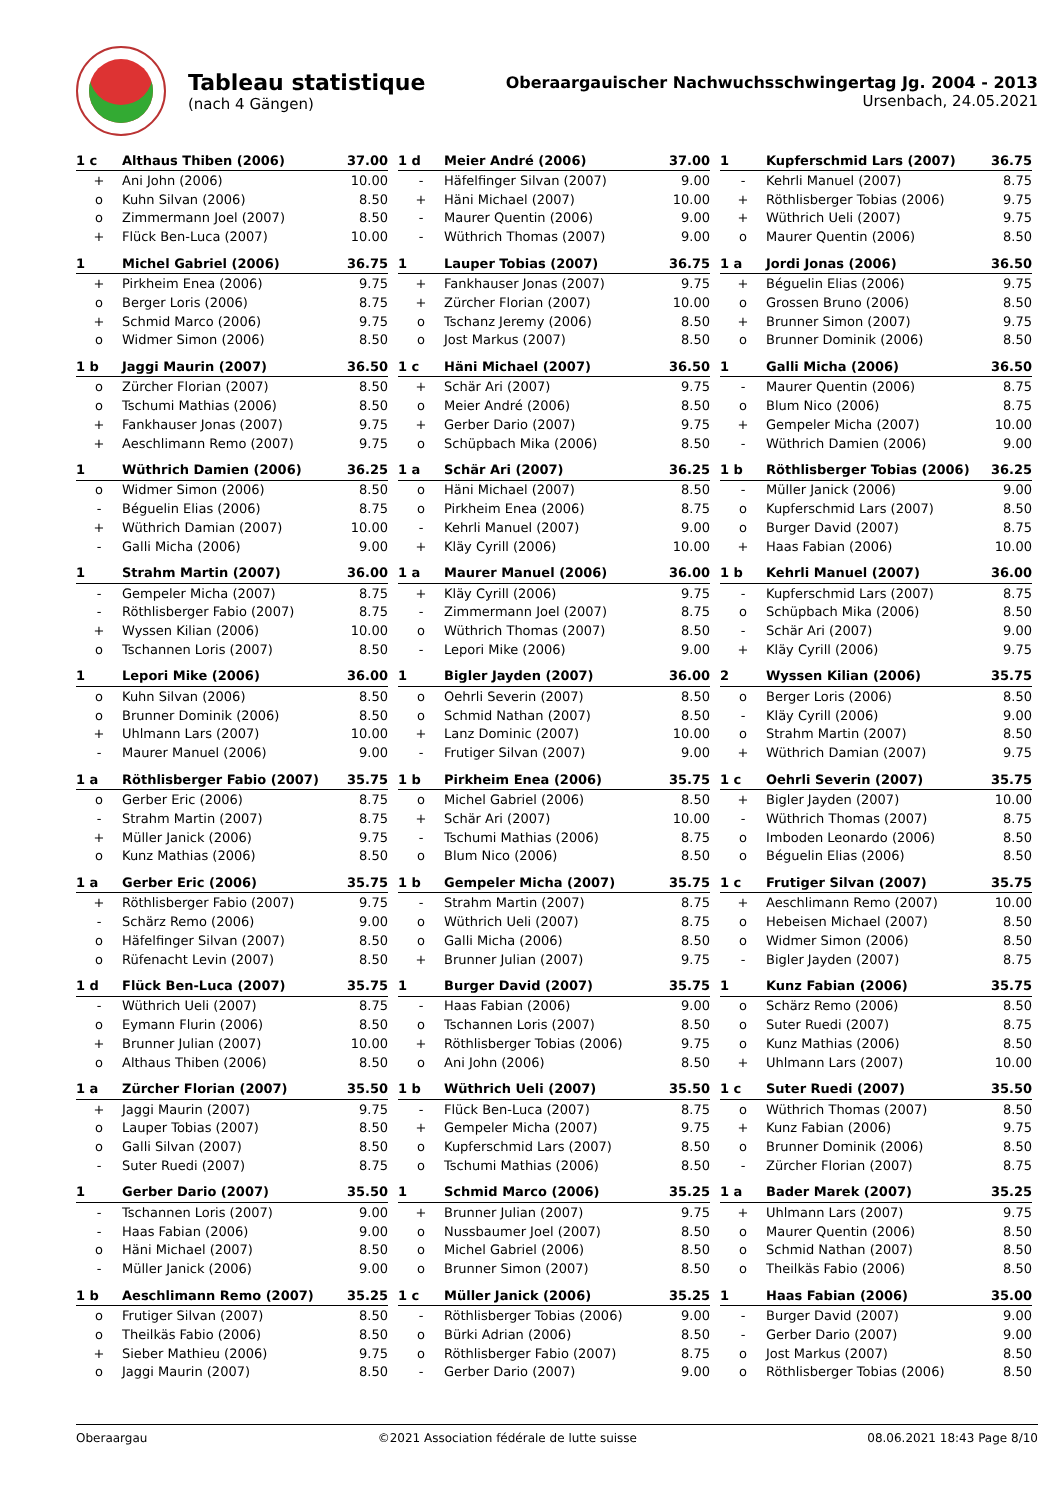Tableau statistique
(nach 4 Gängen)
Oberaargauischer Nachwuchsschwingertag Jg. 2004 - 2013
Ursenbach, 24.05.2021
| 1 c | Althaus Thiben (2006) | 37.00 |
| --- | --- | --- |
| + | Ani John (2006) | 10.00 |
| o | Kuhn Silvan (2006) | 8.50 |
| o | Zimmermann Joel (2007) | 8.50 |
| + | Flück Ben-Luca (2007) | 10.00 |
| 1 d | Meier André (2006) | 37.00 |
| --- | --- | --- |
| - | Häfelfinger Silvan (2007) | 9.00 |
| + | Häni Michael (2007) | 10.00 |
| - | Maurer Quentin (2006) | 9.00 |
| - | Wüthrich Thomas (2007) | 9.00 |
| 1 | Kupferschmid Lars (2007) | 36.75 |
| --- | --- | --- |
| - | Kehrli Manuel (2007) | 8.75 |
| + | Röthlisberger Tobias (2006) | 9.75 |
| + | Wüthrich Ueli (2007) | 9.75 |
| o | Maurer Quentin (2006) | 8.50 |
| 1 | Michel Gabriel (2006) | 36.75 |
| --- | --- | --- |
| + | Pirkheim Enea (2006) | 9.75 |
| o | Berger Loris (2006) | 8.75 |
| + | Schmid Marco (2006) | 9.75 |
| o | Widmer Simon (2006) | 8.50 |
| 1 | Lauper Tobias (2007) | 36.75 |
| --- | --- | --- |
| + | Fankhauser Jonas (2007) | 9.75 |
| + | Zürcher Florian (2007) | 10.00 |
| o | Tschanz Jeremy (2006) | 8.50 |
| o | Jost Markus (2007) | 8.50 |
| 1 a | Jordi Jonas (2006) | 36.50 |
| --- | --- | --- |
| + | Béguelin Elias (2006) | 9.75 |
| o | Grossen Bruno (2006) | 8.50 |
| + | Brunner Simon (2007) | 9.75 |
| o | Brunner Dominik (2006) | 8.50 |
| 1 b | Jaggi Maurin (2007) | 36.50 |
| --- | --- | --- |
| o | Zürcher Florian (2007) | 8.50 |
| o | Tschumi Mathias (2006) | 8.50 |
| + | Fankhauser Jonas (2007) | 9.75 |
| + | Aeschlimann Remo (2007) | 9.75 |
| 1 c | Häni Michael (2007) | 36.50 |
| --- | --- | --- |
| + | Schär Ari (2007) | 9.75 |
| o | Meier André (2006) | 8.50 |
| + | Gerber Dario (2007) | 9.75 |
| o | Schüpbach Mika (2006) | 8.50 |
| 1 | Galli Micha (2006) | 36.50 |
| --- | --- | --- |
| - | Maurer Quentin (2006) | 8.75 |
| o | Blum Nico (2006) | 8.75 |
| + | Gempeler Micha (2007) | 10.00 |
| - | Wüthrich Damien (2006) | 9.00 |
| 1 | Wüthrich Damien (2006) | 36.25 |
| --- | --- | --- |
| o | Widmer Simon (2006) | 8.50 |
| - | Béguelin Elias (2006) | 8.75 |
| + | Wüthrich Damian (2007) | 10.00 |
| - | Galli Micha (2006) | 9.00 |
| 1 a | Schär Ari (2007) | 36.25 |
| --- | --- | --- |
| o | Häni Michael (2007) | 8.50 |
| o | Pirkheim Enea (2006) | 8.75 |
| - | Kehrli Manuel (2007) | 9.00 |
| + | Kläy Cyrill (2006) | 10.00 |
| 1 b | Röthlisberger Tobias (2006) | 36.25 |
| --- | --- | --- |
| - | Müller Janick (2006) | 9.00 |
| o | Kupferschmid Lars (2007) | 8.50 |
| o | Burger David (2007) | 8.75 |
| + | Haas Fabian (2006) | 10.00 |
| 1 | Strahm Martin (2007) | 36.00 |
| --- | --- | --- |
| - | Gempeler Micha (2007) | 8.75 |
| - | Röthlisberger Fabio (2007) | 8.75 |
| + | Wyssen Kilian (2006) | 10.00 |
| o | Tschannen Loris (2007) | 8.50 |
| 1 a | Maurer Manuel (2006) | 36.00 |
| --- | --- | --- |
| + | Kläy Cyrill (2006) | 9.75 |
| - | Zimmermann Joel (2007) | 8.75 |
| o | Wüthrich Thomas (2007) | 8.50 |
| - | Lepori Mike (2006) | 9.00 |
| 1 b | Kehrli Manuel (2007) | 36.00 |
| --- | --- | --- |
| - | Kupferschmid Lars (2007) | 8.75 |
| o | Schüpbach Mika (2006) | 8.50 |
| - | Schär Ari (2007) | 9.00 |
| + | Kläy Cyrill (2006) | 9.75 |
| 1 | Lepori Mike (2006) | 36.00 |
| --- | --- | --- |
| o | Kuhn Silvan (2006) | 8.50 |
| o | Brunner Dominik (2006) | 8.50 |
| + | Uhlmann Lars (2007) | 10.00 |
| - | Maurer Manuel (2006) | 9.00 |
| 1 | Bigler Jayden (2007) | 36.00 |
| --- | --- | --- |
| o | Oehrli Severin (2007) | 8.50 |
| o | Schmid Nathan (2007) | 8.50 |
| + | Lanz Dominic (2007) | 10.00 |
| - | Frutiger Silvan (2007) | 9.00 |
| 2 | Wyssen Kilian (2006) | 35.75 |
| --- | --- | --- |
| o | Berger Loris (2006) | 8.50 |
| - | Kläy Cyrill (2006) | 9.00 |
| o | Strahm Martin (2007) | 8.50 |
| + | Wüthrich Damian (2007) | 9.75 |
| 1 a | Röthlisberger Fabio (2007) | 35.75 |
| --- | --- | --- |
| o | Gerber Eric (2006) | 8.75 |
| - | Strahm Martin (2007) | 8.75 |
| + | Müller Janick (2006) | 9.75 |
| o | Kunz Mathias (2006) | 8.50 |
| 1 b | Pirkheim Enea (2006) | 35.75 |
| --- | --- | --- |
| o | Michel Gabriel (2006) | 8.50 |
| + | Schär Ari (2007) | 10.00 |
| - | Tschumi Mathias (2006) | 8.75 |
| o | Blum Nico (2006) | 8.50 |
| 1 c | Oehrli Severin (2007) | 35.75 |
| --- | --- | --- |
| + | Bigler Jayden (2007) | 10.00 |
| - | Wüthrich Thomas (2007) | 8.75 |
| o | Imboden Leonardo (2006) | 8.50 |
| o | Béguelin Elias (2006) | 8.50 |
| 1 a | Gerber Eric (2006) | 35.75 |
| --- | --- | --- |
| + | Röthlisberger Fabio (2007) | 9.75 |
| - | Schärz Remo (2006) | 9.00 |
| o | Häfelfinger Silvan (2007) | 8.50 |
| o | Rüfenacht Levin (2007) | 8.50 |
| 1 b | Gempeler Micha (2007) | 35.75 |
| --- | --- | --- |
| - | Strahm Martin (2007) | 8.75 |
| o | Wüthrich Ueli (2007) | 8.75 |
| o | Galli Micha (2006) | 8.50 |
| + | Brunner Julian (2007) | 9.75 |
| 1 c | Frutiger Silvan (2007) | 35.75 |
| --- | --- | --- |
| + | Aeschlimann Remo (2007) | 10.00 |
| o | Hebeisen Michael (2007) | 8.50 |
| o | Widmer Simon (2006) | 8.50 |
| - | Bigler Jayden (2007) | 8.75 |
| 1 d | Flück Ben-Luca (2007) | 35.75 |
| --- | --- | --- |
| - | Wüthrich Ueli (2007) | 8.75 |
| o | Eymann Flurin (2006) | 8.50 |
| + | Brunner Julian (2007) | 10.00 |
| o | Althaus Thiben (2006) | 8.50 |
| 1 | Burger David (2007) | 35.75 |
| --- | --- | --- |
| - | Haas Fabian (2006) | 9.00 |
| o | Tschannen Loris (2007) | 8.50 |
| + | Röthlisberger Tobias (2006) | 9.75 |
| o | Ani John (2006) | 8.50 |
| 1 | Kunz Fabian (2006) | 35.75 |
| --- | --- | --- |
| o | Schärz Remo (2006) | 8.50 |
| o | Suter Ruedi (2007) | 8.75 |
| o | Kunz Mathias (2006) | 8.50 |
| + | Uhlmann Lars (2007) | 10.00 |
| 1 a | Zürcher Florian (2007) | 35.50 |
| --- | --- | --- |
| + | Jaggi Maurin (2007) | 9.75 |
| o | Lauper Tobias (2007) | 8.50 |
| o | Galli Silvan (2007) | 8.50 |
| - | Suter Ruedi (2007) | 8.75 |
| 1 b | Wüthrich Ueli (2007) | 35.50 |
| --- | --- | --- |
| - | Flück Ben-Luca (2007) | 8.75 |
| + | Gempeler Micha (2007) | 9.75 |
| o | Kupferschmid Lars (2007) | 8.50 |
| o | Tschumi Mathias (2006) | 8.50 |
| 1 c | Suter Ruedi (2007) | 35.50 |
| --- | --- | --- |
| o | Wüthrich Thomas (2007) | 8.50 |
| + | Kunz Fabian (2006) | 9.75 |
| o | Brunner Dominik (2006) | 8.50 |
| - | Zürcher Florian (2007) | 8.75 |
| 1 | Gerber Dario (2007) | 35.50 |
| --- | --- | --- |
| - | Tschannen Loris (2007) | 9.00 |
| - | Haas Fabian (2006) | 9.00 |
| o | Häni Michael (2007) | 8.50 |
| - | Müller Janick (2006) | 9.00 |
| 1 | Schmid Marco (2006) | 35.25 |
| --- | --- | --- |
| + | Brunner Julian (2007) | 9.75 |
| o | Nussbaumer Joel (2007) | 8.50 |
| o | Michel Gabriel (2006) | 8.50 |
| o | Brunner Simon (2007) | 8.50 |
| 1 a | Bader Marek (2007) | 35.25 |
| --- | --- | --- |
| + | Uhlmann Lars (2007) | 9.75 |
| o | Maurer Quentin (2006) | 8.50 |
| o | Schmid Nathan (2007) | 8.50 |
| o | Theilkäs Fabio (2006) | 8.50 |
| 1 b | Aeschlimann Remo (2007) | 35.25 |
| --- | --- | --- |
| o | Frutiger Silvan (2007) | 8.50 |
| o | Theilkäs Fabio (2006) | 8.50 |
| + | Sieber Mathieu (2006) | 9.75 |
| o | Jaggi Maurin (2007) | 8.50 |
| 1 c | Müller Janick (2006) | 35.25 |
| --- | --- | --- |
| - | Röthlisberger Tobias (2006) | 9.00 |
| o | Bürki Adrian (2006) | 8.50 |
| o | Röthlisberger Fabio (2007) | 8.75 |
| - | Gerber Dario (2007) | 9.00 |
| 1 | Haas Fabian (2006) | 35.00 |
| --- | --- | --- |
| - | Burger David (2007) | 9.00 |
| - | Gerber Dario (2007) | 9.00 |
| o | Jost Markus (2007) | 8.50 |
| o | Röthlisberger Tobias (2006) | 8.50 |
Oberaargau ©2021 Association fédérale de lutte suisse 08.06.2021 18:43 Page 8/10